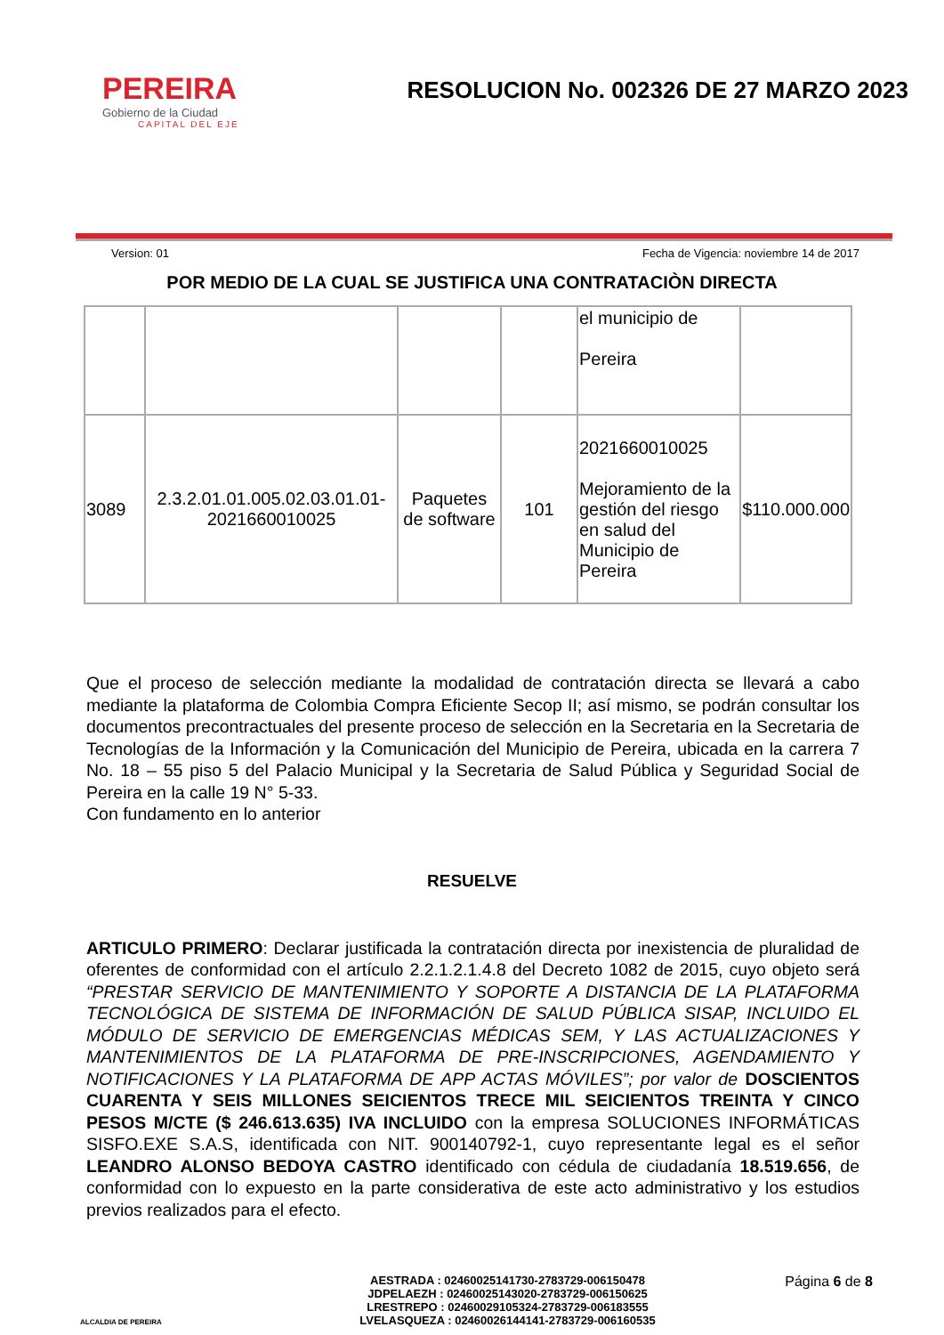PEREIRA
Gobierno de la Ciudad
CAPITAL DEL EJE
RESOLUCION No. 002326 DE 27 MARZO 2023
Version: 01 Fecha de Vigencia: noviembre 14 de 2017
POR MEDIO DE LA CUAL SE JUSTIFICA UNA CONTRATACIÒN DIRECTA
| | | | | el municipio de Pereira | |
| 3089 | 2.3.2.01.01.005.02.03.01.01-2021660010025 | Paquetes de software | 101 | 2021660010025 Mejoramiento de la gestión del riesgo en salud del Municipio de Pereira | $110.000.000 |
Que el proceso de selección mediante la modalidad de contratación directa se llevará a cabo mediante la plataforma de Colombia Compra Eficiente Secop II; así mismo, se podrán consultar los documentos precontractuales del presente proceso de selección en la Secretaria en la Secretaria de Tecnologías de la Información y la Comunicación del Municipio de Pereira, ubicada en la carrera 7 No. 18 – 55 piso 5 del Palacio Municipal y la Secretaria de Salud Pública y Seguridad Social de Pereira en la calle 19 N° 5-33.
Con fundamento en lo anterior
RESUELVE
ARTICULO PRIMERO: Declarar justificada la contratación directa por inexistencia de pluralidad de oferentes de conformidad con el artículo 2.2.1.2.1.4.8 del Decreto 1082 de 2015, cuyo objeto será “PRESTAR SERVICIO DE MANTENIMIENTO Y SOPORTE A DISTANCIA DE LA PLATAFORMA TECNOLÓGICA DE SISTEMA DE INFORMACIÓN DE SALUD PÚBLICA SISAP, INCLUIDO EL MÓDULO DE SERVICIO DE EMERGENCIAS MÉDICAS SEM, Y LAS ACTUALIZACIONES Y MANTENIMIENTOS DE LA PLATAFORMA DE PRE-INSCRIPCIONES, AGENDAMIENTO Y NOTIFICACIONES Y LA PLATAFORMA DE APP ACTAS MÓVILES”; por valor de DOSCIENTOS CUARENTA Y SEIS MILLONES SEICIENTOS TRECE MIL SEICIENTOS TREINTA Y CINCO PESOS M/CTE ($ 246.613.635) IVA INCLUIDO con la empresa SOLUCIONES INFORMÁTICAS SISFO.EXE S.A.S, identificada con NIT. 900140792-1, cuyo representante legal es el señor LEANDRO ALONSO BEDOYA CASTRO identificado con cédula de ciudadanía 18.519.656, de conformidad con lo expuesto en la parte considerativa de este acto administrativo y los estudios previos realizados para el efecto.
ALCALDIA DE PEREIRA
AESTRADA : 02460025141730-2783729-006150478
JDPELAEZH : 02460025143020-2783729-006150625
LRESTREPO : 02460029105324-2783729-006183555
LVELASQUEZA : 02460026144141-2783729-006160535
Página 6 de 8